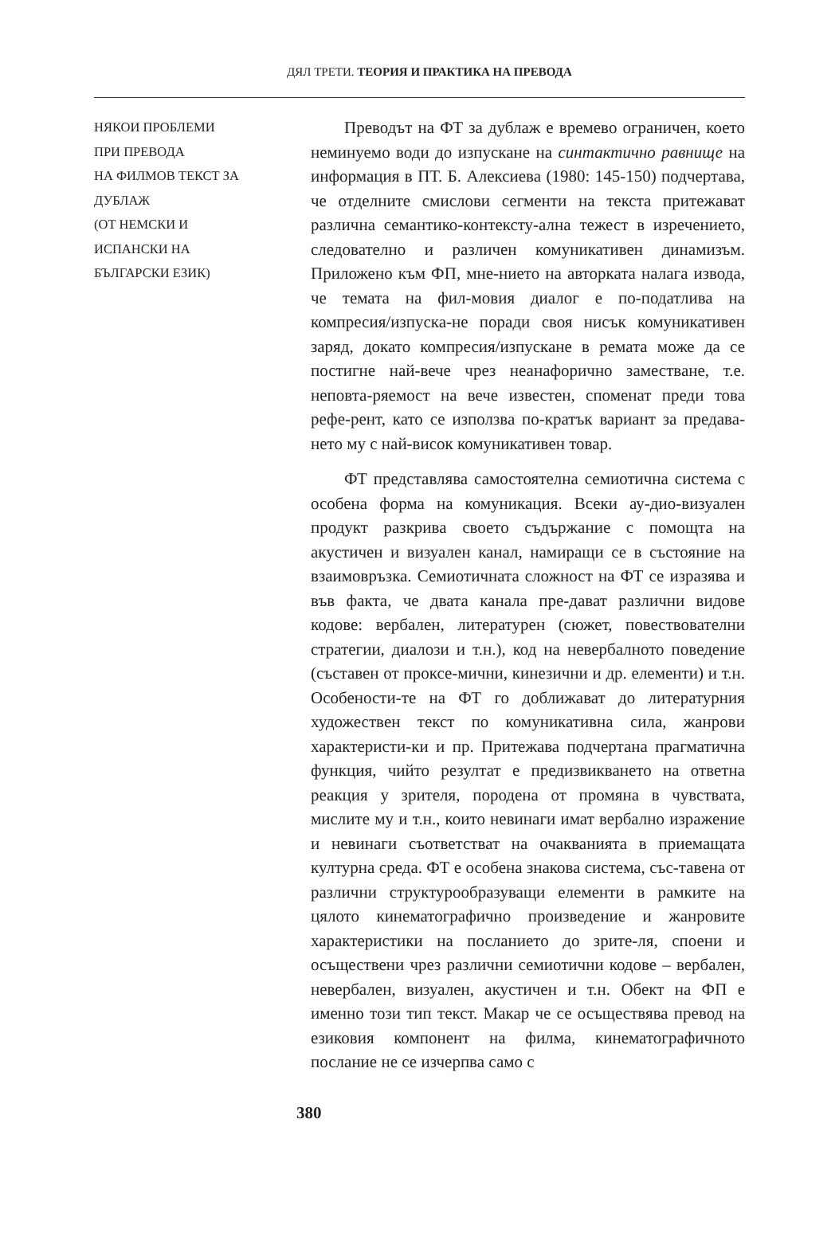ДЯЛ ТРЕТИ. ТЕОРИЯ И ПРАКТИКА НА ПРЕВОДА
НЯКОИ ПРОБЛЕМИ
ПРИ ПРЕВОДА
НА ФИЛМОВ ТЕКСТ ЗА ДУБЛАЖ
(ОТ НЕМСКИ И
ИСПАНСКИ НА
БЪЛГАРСКИ ЕЗИК)
Преводът на ФТ за дублаж е времево ограничен, което неминуемо води до изпускане на синтактично равнище на информация в ПТ. Б. Алексиева (1980: 145-150) подчертава, че отделните смислови сегменти на текста притежават различна семантико-контексту-ална тежест в изречението, следователно и различен комуникативен динамизъм. Приложено към ФП, мне-нието на авторката налага извода, че темата на фил-мовия диалог е по-податлива на компресия/изпуска-не поради своя нисък комуникативен заряд, докато компресия/изпускане в ремата може да се постигне най-вече чрез неанафорично заместване, т.е. неповта-ряемост на вече известен, споменат преди това рефе-рент, като се използва по-кратък вариант за предава-нето му с най-висок комуникативен товар.
ФТ представлява самостоятелна семиотична система с особена форма на комуникация. Всеки ау-дио-визуален продукт разкрива своето съдържание с помощта на акустичен и визуален канал, намиращи се в състояние на взаимовръзка. Семиотичната сложност на ФТ се изразява и във факта, че двата канала пре-дават различни видове кодове: вербален, литературен (сюжет, повествователни стратегии, диалози и т.н.), код на невербалното поведение (съставен от проксе-мични, кинезични и др. елементи) и т.н. Особености-те на ФТ го доближават до литературния художествен текст по комуникативна сила, жанрови характеристи-ки и пр. Притежава подчертана прагматична функция, чийто резултат е предизвикването на ответна реакция у зрителя, породена от промяна в чувствата, мислите му и т.н., които невинаги имат вербално изражение и невинаги съответстват на очакванията в приемащата културна среда. ФТ е особена знакова система, със-тавена от различни структурообразуващи елементи в рамките на цялото кинематографично произведение и жанровите характеристики на посланието до зрите-ля, споени и осъществени чрез различни семиотични кодове – вербален, невербален, визуален, акустичен и т.н. Обект на ФП е именно този тип текст. Макар че се осъществява превод на езиковия компонент на филма, кинематографичното послание не се изчерпва само с
380